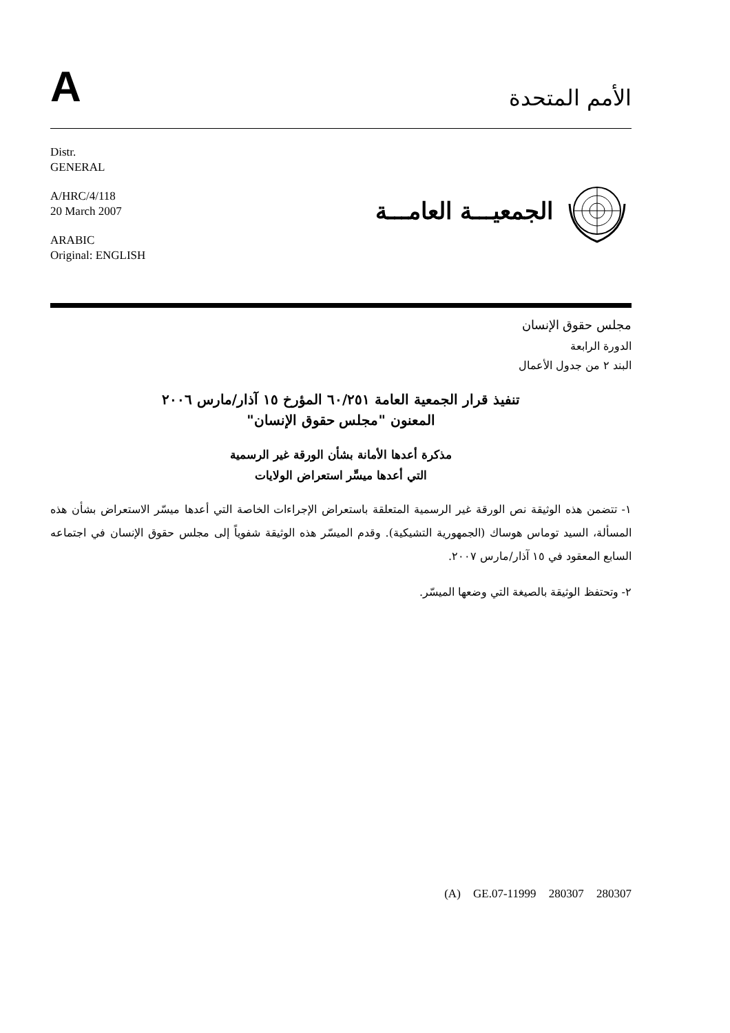A
الأمم المتحدة
Distr.
GENERAL
A/HRC/4/118
20 March 2007
ARABIC
Original: ENGLISH
الجمعيـــة العامـــة
مجلس حقوق الإنسان
الدورة الرابعة
البند ٢ من جدول الأعمال
تنفيذ قرار الجمعية العامة ٦٠/٢٥١ المؤرخ ١٥ آذار/مارس ٢٠٠٦
المعنون "مجلس حقوق الإنسان"
مذكرة أعدها الأمانة بشأن الورقة غير الرسمية
التي أعدها ميسِّر استعراض الولايات
١- تتضمن هذه الوثيقة نص الورقة غير الرسمية المتعلقة باستعراض الإجراءات الخاصة التي أعدها ميسّر الاستعراض بشأن هذه المسألة، السيد توماس هوساك (الجمهورية التشيكية). وقدم الميسّر هذه الوثيقة شفوياً إلى مجلس حقوق الإنسان في اجتماعه السابع المعقود في ١٥ آذار/مارس ٢٠٠٧.
٢- وتحتفظ الوثيقة بالصيغة التي وضعها الميسّر.
(A) GE.07-11999 280307 280307